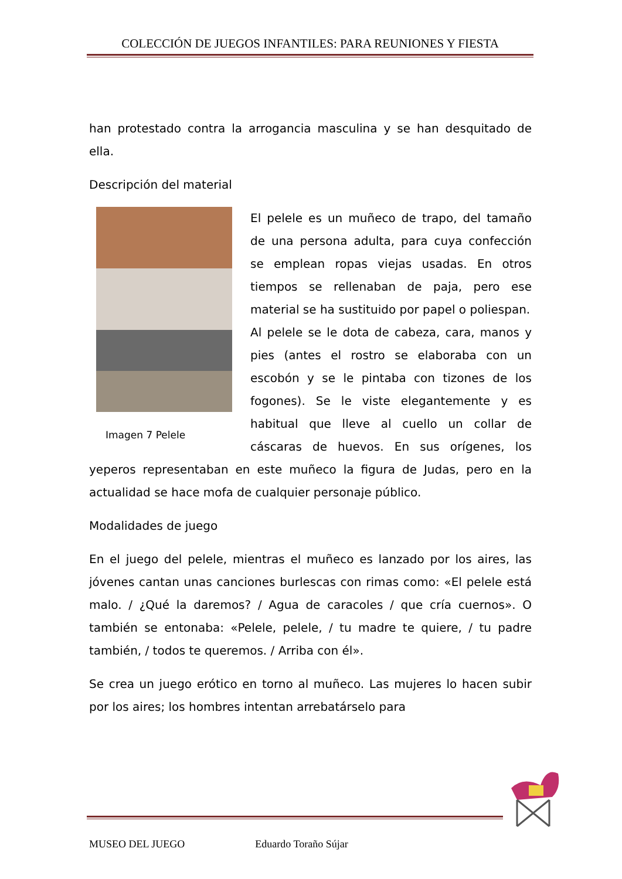COLECCIÓN DE JUEGOS INFANTILES: PARA REUNIONES Y FIESTA
han protestado contra la arrogancia masculina y se han desquitado de ella.
Descripción del material
Imagen 7 Pelele
El pelele es un muñeco de trapo, del tamaño de una persona adulta, para cuya confección se emplean ropas viejas usadas. En otros tiempos se rellenaban de paja, pero ese material se ha sustituido por papel o poliespan.
Al pelele se le dota de cabeza, cara, manos y pies (antes el rostro se elaboraba con un escobón y se le pintaba con tizones de los fogones). Se le viste elegantemente y es habitual que lleve al cuello un collar de cáscaras de huevos. En sus orígenes, los yeperos representaban en este muñeco la figura de Judas, pero en la actualidad se hace mofa de cualquier personaje público.
Modalidades de juego
En el juego del pelele, mientras el muñeco es lanzado por los aires, las jóvenes cantan unas canciones burlescas con rimas como: «El pelele está malo. / ¿Qué la daremos? / Agua de caracoles / que cría cuernos». O también se entonaba: «Pelele, pelele, / tu madre te quiere, / tu padre también, / todos te queremos. / Arriba con él».
Se crea un juego erótico en torno al muñeco. Las mujeres lo hacen subir por los aires; los hombres intentan arrebatárselo para
MUSEO DEL JUEGO Eduardo Toraño Sújar